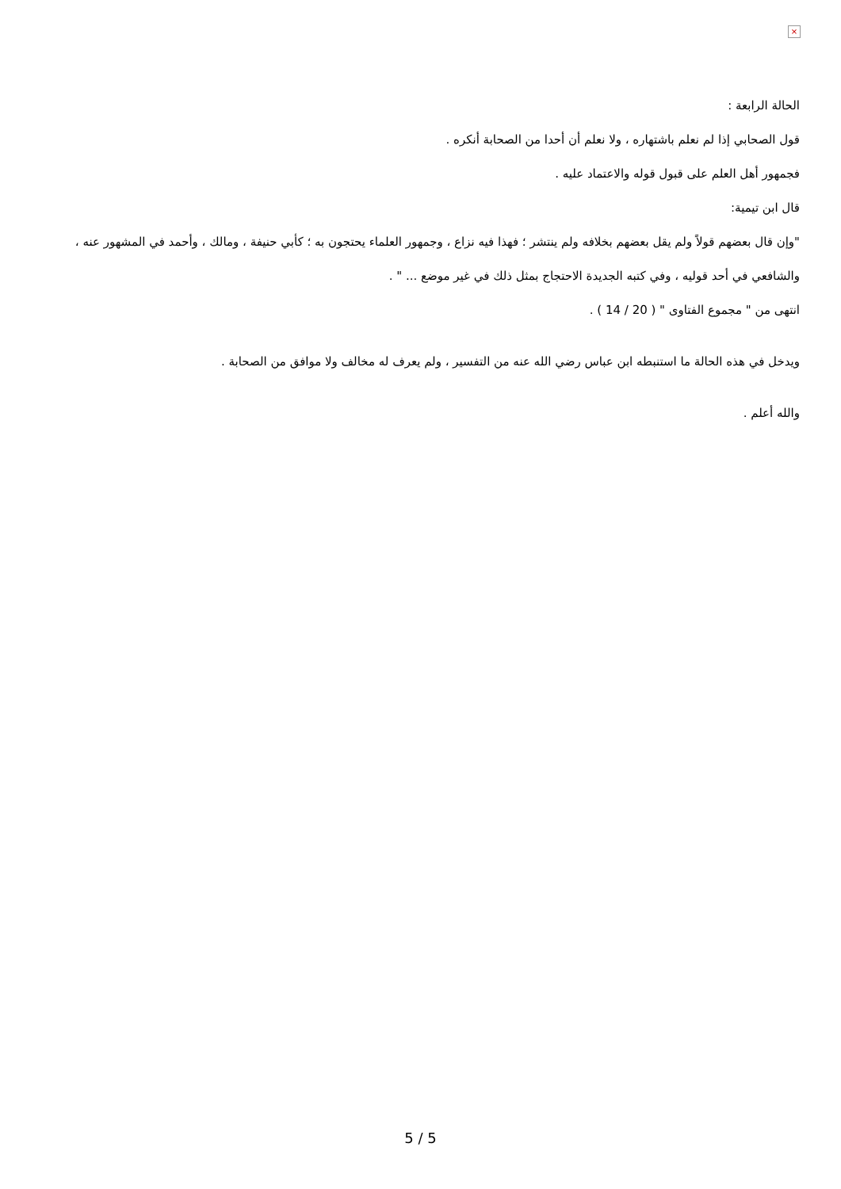×
الحالة الرابعة :
قول الصحابي إذا لم نعلم باشتهاره ، ولا نعلم أن أحدا من الصحابة أنكره .
فجمهور أهل العلم على قبول قوله والاعتماد عليه .
قال ابن تيمية:
"وإن قال بعضهم قولاً ولم يقل بعضهم بخلافه ولم ينتشر ؛ فهذا فيه نزاع ، وجمهور العلماء يحتجون به ؛ كأبي حنيفة ، ومالك ، وأحمد في المشهور عنه ، والشافعي في أحد قوليه ، وفي كتبه الجديدة الاحتجاج بمثل ذلك في غير موضع ... " .
انتهى من " مجموع الفتاوى " ( 20 / 14 ) .
ويدخل في هذه الحالة ما استنبطه ابن عباس رضي الله عنه من التفسير ، ولم يعرف له مخالف ولا موافق من الصحابة .
والله أعلم .
5 / 5